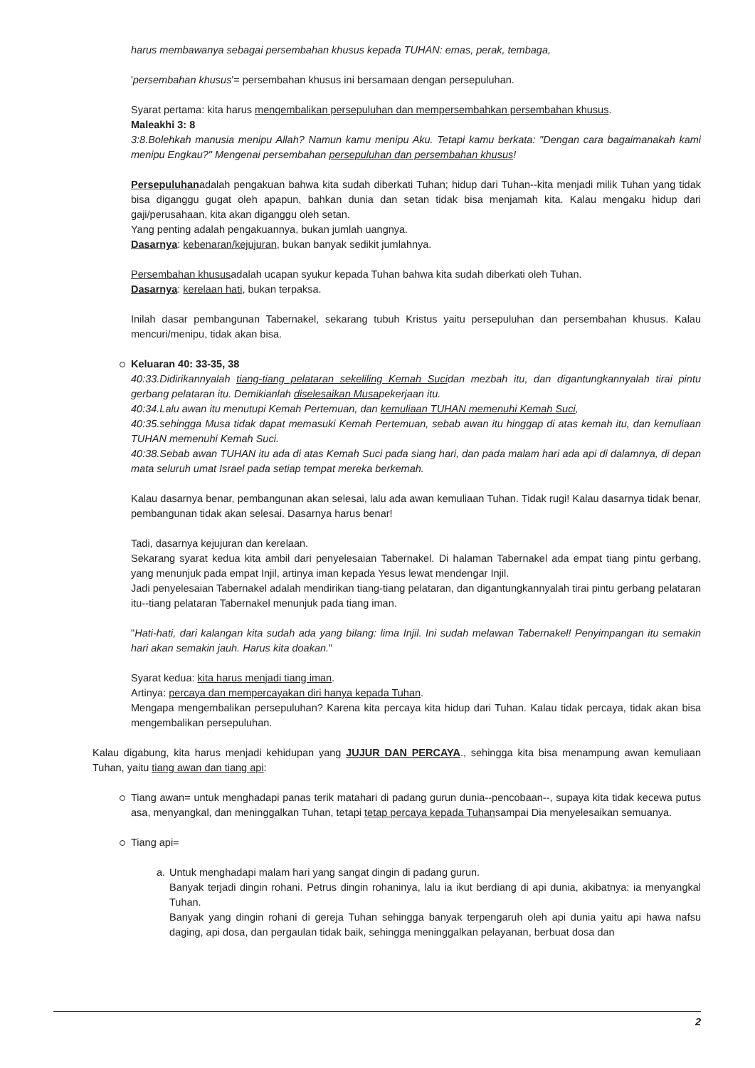harus membawanya sebagai persembahan khusus kepada TUHAN: emas, perak, tembaga,
'persembahan khusus'= persembahan khusus ini bersamaan dengan persepuluhan.
Syarat pertama: kita harus mengembalikan persepuluhan dan mempersembahkan persembahan khusus.
Maleakhi 3: 8
3:8.Bolehkah manusia menipu Allah? Namun kamu menipu Aku. Tetapi kamu berkata: "Dengan cara bagaimanakah kami menipu Engkau?" Mengenai persembahan persepuluhan dan persembahan khusus!
Persepuluhanadalah pengakuan bahwa kita sudah diberkati Tuhan; hidup dari Tuhan--kita menjadi milik Tuhan yang tidak bisa diganggu gugat oleh apapun, bahkan dunia dan setan tidak bisa menjamah kita. Kalau mengaku hidup dari gaji/perusahaan, kita akan diganggu oleh setan.
Yang penting adalah pengakuannya, bukan jumlah uangnya.
Dasarnya: kebenaran/kejujuran, bukan banyak sedikit jumlahnya.
Persembahan khususadalah ucapan syukur kepada Tuhan bahwa kita sudah diberkati oleh Tuhan.
Dasarnya: kerelaan hati, bukan terpaksa.
Inilah dasar pembangunan Tabernakel, sekarang tubuh Kristus yaitu persepuluhan dan persembahan khusus. Kalau mencuri/menipu, tidak akan bisa.
Keluaran 40: 33-35, 38
40:33.Didirikannyalah tiang-tiang pelataran sekeliling Kemah Sucidan mezbah itu, dan digantungkannyalah tirai pintu gerbang pelataran itu. Demikianlah diselesaikan Musapekerjaan itu.
40:34.Lalu awan itu menutupi Kemah Pertemuan, dan kemuliaan TUHAN memenuhi Kemah Suci,
40:35.sehingga Musa tidak dapat memasuki Kemah Pertemuan, sebab awan itu hinggap di atas kemah itu, dan kemuliaan TUHAN memenuhi Kemah Suci.
40:38.Sebab awan TUHAN itu ada di atas Kemah Suci pada siang hari, dan pada malam hari ada api di dalamnya, di depan mata seluruh umat Israel pada setiap tempat mereka berkemah.
Kalau dasarnya benar, pembangunan akan selesai, lalu ada awan kemuliaan Tuhan. Tidak rugi! Kalau dasarnya tidak benar, pembangunan tidak akan selesai. Dasarnya harus benar!
Tadi, dasarnya kejujuran dan kerelaan.
Sekarang syarat kedua kita ambil dari penyelesaian Tabernakel. Di halaman Tabernakel ada empat tiang pintu gerbang, yang menunjuk pada empat Injil, artinya iman kepada Yesus lewat mendengar Injil.
Jadi penyelesaian Tabernakel adalah mendirikan tiang-tiang pelataran, dan digantungkannyalah tirai pintu gerbang pelataran itu--tiang pelataran Tabernakel menunjuk pada tiang iman.
"Hati-hati, dari kalangan kita sudah ada yang bilang: lima Injil. Ini sudah melawan Tabernakel! Penyimpangan itu semakin hari akan semakin jauh. Harus kita doakan."
Syarat kedua: kita harus menjadi tiang iman.
Artinya: percaya dan mempercayakan diri hanya kepada Tuhan.
Mengapa mengembalikan persepuluhan? Karena kita percaya kita hidup dari Tuhan. Kalau tidak percaya, tidak akan bisa mengembalikan persepuluhan.
Kalau digabung, kita harus menjadi kehidupan yang JUJUR DAN PERCAYA., sehingga kita bisa menampung awan kemuliaan Tuhan, yaitu tiang awan dan tiang api:
Tiang awan= untuk menghadapi panas terik matahari di padang gurun dunia--pencobaan--, supaya kita tidak kecewa putus asa, menyangkal, dan meninggalkan Tuhan, tetapi tetap percaya kepada Tuhansampai Dia menyelesaikan semuanya.
Tiang api=
a.
Untuk menghadapi malam hari yang sangat dingin di padang gurun.
Banyak terjadi dingin rohani. Petrus dingin rohaninya, lalu ia ikut berdiang di api dunia, akibatnya: ia menyangkal Tuhan.
Banyak yang dingin rohani di gereja Tuhan sehingga banyak terpengaruh oleh api dunia yaitu api hawa nafsu daging, api dosa, dan pergaulan tidak baik, sehingga meninggalkan pelayanan, berbuat dosa dan
2